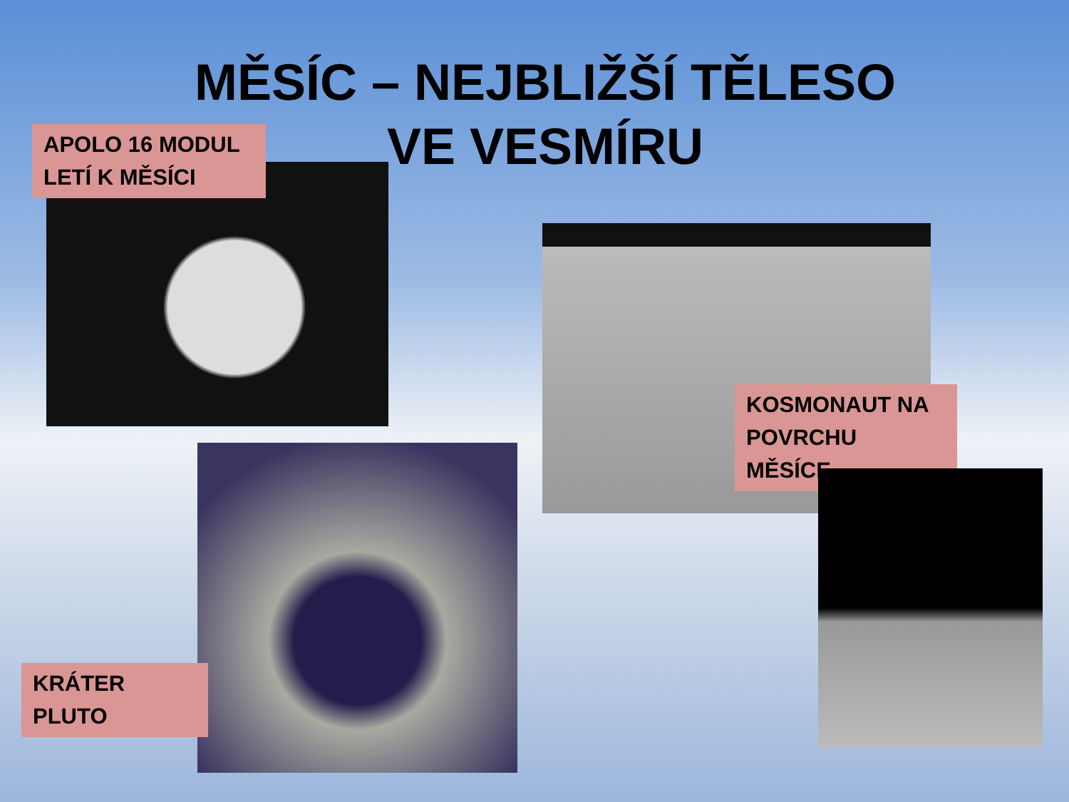MĚSÍC – NEJBLIŽŠÍ TĚLESO VE VESMÍRU
APOLO 16 MODUL LETÍ K MĚSÍCI
KOSMONAUT NA POVRCHU MĚSÍCE
KRÁTER PLUTO